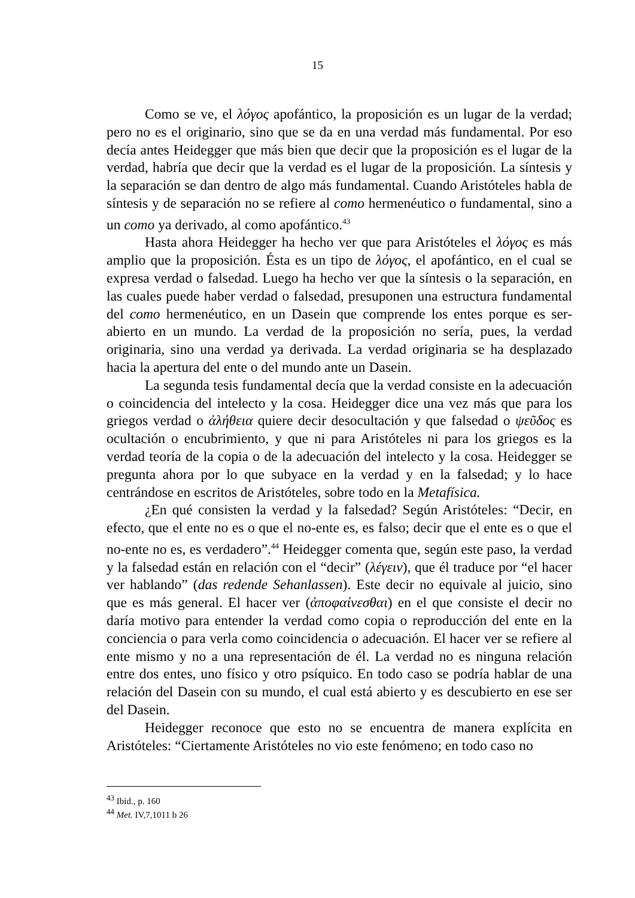15
Como se ve, el λόγος apofántico, la proposición es un lugar de la verdad; pero no es el originario, sino que se da en una verdad más fundamental. Por eso decía antes Heidegger que más bien que decir que la proposición es el lugar de la verdad, habría que decir que la verdad es el lugar de la proposición. La síntesis y la separación se dan dentro de algo más fundamental. Cuando Aristóteles habla de síntesis y de separación no se refiere al como hermenéutico o fundamental, sino a un como ya derivado, al como apofántico.<sup>43</sup>
Hasta ahora Heidegger ha hecho ver que para Aristóteles el λόγος es más amplio que la proposición. Ésta es un tipo de λόγος, el apofántico, en el cual se expresa verdad o falsedad. Luego ha hecho ver que la síntesis o la separación, en las cuales puede haber verdad o falsedad, presuponen una estructura fundamental del como hermenéutico, en un Dasein que comprende los entes porque es ser-abierto en un mundo. La verdad de la proposición no sería, pues, la verdad originaria, sino una verdad ya derivada. La verdad originaria se ha desplazado hacia la apertura del ente o del mundo ante un Dasein.
La segunda tesis fundamental decía que la verdad consiste en la adecuación o coincidencia del intelecto y la cosa. Heidegger dice una vez más que para los griegos verdad o ἀλήθεια quiere decir desocultación y que falsedad o ψεῦδος es ocultación o encubrimiento, y que ni para Aristóteles ni para los griegos es la verdad teoría de la copia o de la adecuación del intelecto y la cosa. Heidegger se pregunta ahora por lo que subyace en la verdad y en la falsedad; y lo hace centrándose en escritos de Aristóteles, sobre todo en la Metafísica.
¿En qué consisten la verdad y la falsedad? Según Aristóteles: “Decir, en efecto, que el ente no es o que el no-ente es, es falso; decir que el ente es o que el no-ente no es, es verdadero”.<sup>44</sup> Heidegger comenta que, según este paso, la verdad y la falsedad están en relación con el “decir” (λέγειν), que él traduce por “el hacer ver hablando” (das redende Sehanlassen). Este decir no equivale al juicio, sino que es más general. El hacer ver (ἀποφαίνεσθαι) en el que consiste el decir no daría motivo para entender la verdad como copia o reproducción del ente en la conciencia o para verla como coincidencia o adecuación. El hacer ver se refiere al ente mismo y no a una representación de él. La verdad no es ninguna relación entre dos entes, uno físico y otro psíquico. En todo caso se podría hablar de una relación del Dasein con su mundo, el cual está abierto y es descubierto en ese ser del Dasein.
Heidegger reconoce que esto no se encuentra de manera explícita en Aristóteles: “Ciertamente Aristóteles no vio este fenómeno; en todo caso no
<sup>43</sup> Ibid., p. 160
<sup>44</sup> Met. IV,7,1011 b 26